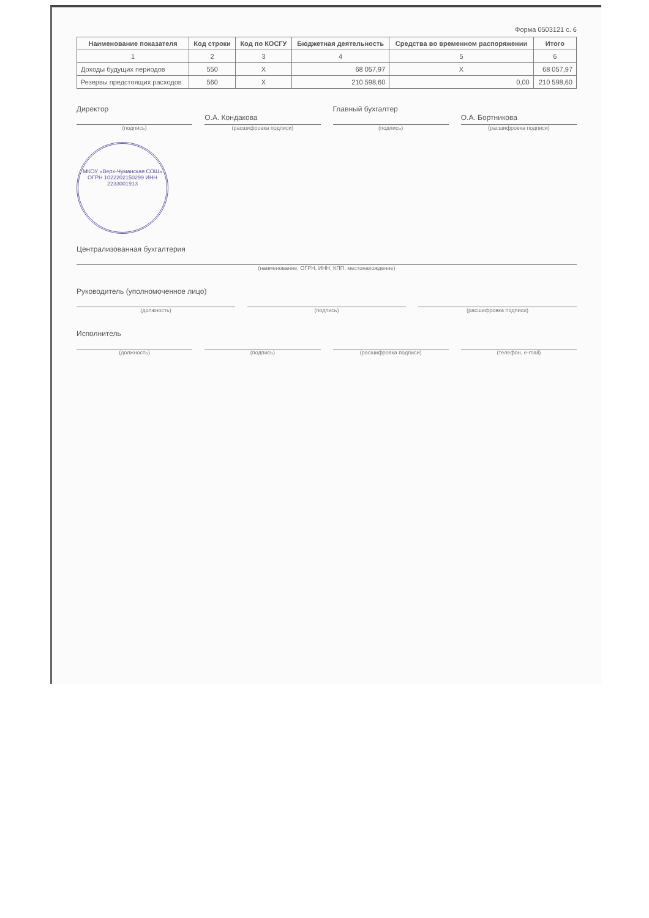Форма 0503121 с. 6
| Наименование показателя | Код строки | Код по КОСГУ | Бюджетная деятельность | Средства во временном распоряжении | Итого |
| --- | --- | --- | --- | --- | --- |
| 1 | 2 | 3 | 4 | 5 | 6 |
| Доходы будущих периодов | 550 | X | 68 057,97 | X | 68 057,97 |
| Резервы предстоящих расходов | 560 | X | 210 598,60 | 0,00 | 210 598,60 |
Директор
(подпись)
О.А. Кондакова
(расшифровка подписи)
Главный бухгалтер
(подпись)
О.А. Бортникова
(расшифровка подписи)
МКОУ «Верх-Чуманская СОШ» ОГРН 1022202150299 ИНН 2233001913
Централизованная бухгалтерия
(наименование, ОГРН, ИНН, КПП, местонахождение)
Руководитель (уполномоченное лицо)
(должность)
(подпись) (расшифровка подписи)
Исполнитель
(должность)
(подпись) (расшифровка подписи) (телефон, e-mail)